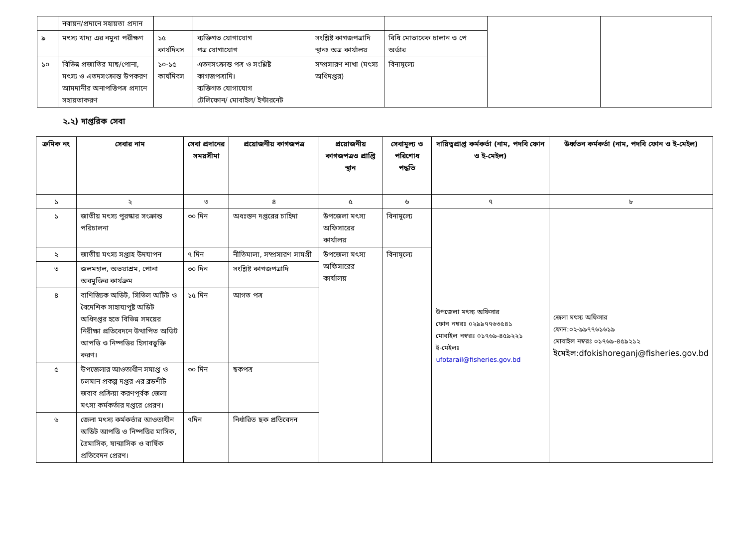| | নবায়ন/প্রদানে সহায়তা প্রদান | | | | | | |
| ৯ | মৎস্য খাদ্য এর নমুনা পরীক্ষণ | ১৫ কার্যদিবস | ব্যক্তিগত যোগাযোগ পত্র যোগাযোগ | সংশ্লিষ্ট কাগজপত্রাদি স্থানঃ অত্র কার্যালয় | বিধি মোতাবেক চালান ও পে অর্ডার | | |
| ১০ | বিভিন্ন প্রজাতির মাছ/পোনা, মৎস্য ও এতদসংক্রান্ত উপকরণ আমদানীর অনাপত্তিপত্র প্রদানে সহায়তাকরণ | ১০-১৫ কার্যদিবস | এতদসংক্রান্ত পত্র ও সংশ্লিষ্ট কাগজপত্রাদি। ব্যক্তিগত যোগাযোগ টেলিফোন/ মোবাইল/ ইন্টারনেট | সম্প্রসারণ শাখা (মৎস্য অধিদপ্তর) | বিনামূল্যে | | |
২.২) দাপ্তরিক সেবা
| ক্রমিক নং | সেবার নাম | সেবা প্রদানের সময়সীমা | প্রয়োজনীয় কাগজপত্র | প্রয়োজনীয় কাগজপত্রও প্রাপ্তি স্থান | সেবামূল্য ও পরিশোধ পদ্ধতি | দায়িত্বপ্রাপ্ত কর্মকর্তা (নাম, পদবি ফোন ও ই-মেইল) | উর্ধ্বতন কর্মকর্তা (নাম, পদবি ফোন ও ই-মেইল) |
| --- | --- | --- | --- | --- | --- | --- | --- |
| ১ | ২ | ৩ | ৪ | ৫ | ৬ | ৭ | ৮ |
| ১ | জাতীয় মৎস্য পুরস্কার সংক্রান্ত পরিচালনা | ৩০ দিন | অধঃস্তন দপ্তরের চাহিদা | উপজেলা মৎস্য অফিসারের কার্যালয় | বিনামূল্যে | উপজেলা মৎস্য অফিসার ফোন নম্বরঃ ০২৯৯৭৭৬৩৫৪১ মোবাইল নম্বরঃ ০১৭৬৯-৪৫৯২২১ ই-মেইলঃ ufotarail@fisheries.gov.bd | জেলা মৎস্য অফিসার ফোন:০২-৯৯৭৭৬১৬১৯ মোবাইল নম্বরঃ ০১৭৬৯-৪৫৯২১২ ইমেইল:dfokishoreganj@fisheries.gov.bd |
| ২ | জাতীয় মৎস্য সপ্তাহ উদযাপন | ৭ দিন | নীতিমালা, সম্প্রসারণ সামগ্রী | উপজেলা মৎস্য অফিসারের কার্যালয় | বিনামূল্যে | | |
| ৩ | জলমহাল, অভয়াশ্রম, পোনা অবমুক্তির কার্যক্রম | ৩০ দিন | সংশ্লিষ্ট কাগজপত্রাদি | | | | |
| ৪ | বাণিজ্যিক অডিট, সিভিল অটিট ও বৈদেশিক সাহায্যপুষ্ট অডিট অধিদপ্তর হতে বিভিন্ন সময়ের নিরীক্ষা প্রতিবেদনে উত্থাপিত অডিট আপত্তি ও নিষ্পত্তির হিসাবভুক্তি করণ। | ১৫ দিন | আগত পত্র | | | | |
| ৫ | উপজেলার আওতাধীন সমাপ্ত ও চলমান প্রকল্প দপ্তর এর ব্রডশীট জবাব প্রক্রিয়া করণপূর্বক জেলা মৎস্য কর্মকর্তার দপ্তরে প্রেরণ। | ৩০ দিন | ছকপত্র | | | | |
| ৬ | জেলা মৎস্য কর্মকর্তার আওতাধীন অডিট আপত্তি ও নিষ্পত্তির মাসিক, ত্রৈমাসিক, ষান্মাসিক ও বার্ষিক প্রতিবেদন প্রেরণ। | ৭দিন | নির্ধারিত ছক প্রতিবেদন | | | | |